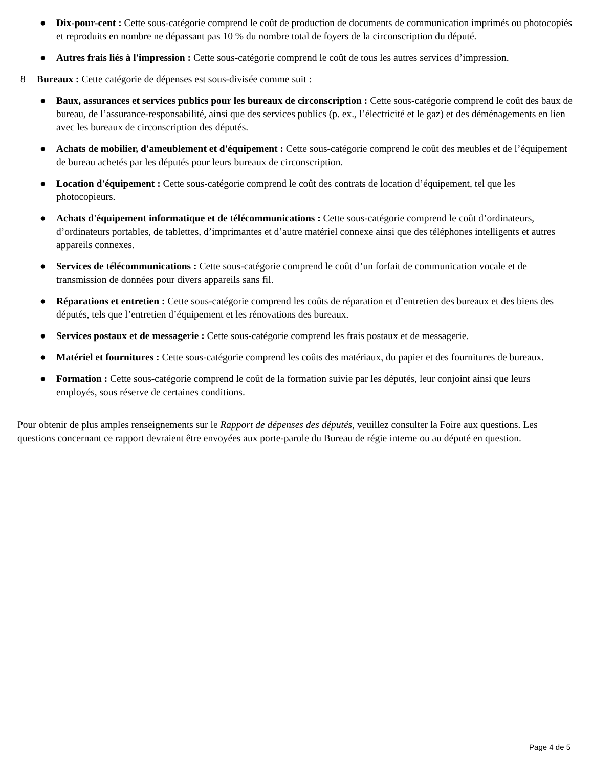● Dix-pour-cent : Cette sous-catégorie comprend le coût de production de documents de communication imprimés ou photocopiés et reproduits en nombre ne dépassant pas 10 % du nombre total de foyers de la circonscription du député.
● Autres frais liés à l'impression : Cette sous-catégorie comprend le coût de tous les autres services d’impression.
8 Bureaux : Cette catégorie de dépenses est sous-divisée comme suit :
● Baux, assurances et services publics pour les bureaux de circonscription : Cette sous-catégorie comprend le coût des baux de bureau, de l’assurance-responsabilité, ainsi que des services publics (p. ex., l’électricité et le gaz) et des déménagements en lien avec les bureaux de circonscription des députés.
● Achats de mobilier, d'ameublement et d'équipement : Cette sous-catégorie comprend le coût des meubles et de l’équipement de bureau achetés par les députés pour leurs bureaux de circonscription.
● Location d'équipement : Cette sous-catégorie comprend le coût des contrats de location d’équipement, tel que les photocopieurs.
● Achats d'équipement informatique et de télécommunications : Cette sous-catégorie comprend le coût d’ordinateurs, d’ordinateurs portables, de tablettes, d’imprimantes et d’autre matériel connexe ainsi que des téléphones intelligents et autres appareils connexes.
● Services de télécommunications : Cette sous-catégorie comprend le coût d’un forfait de communication vocale et de transmission de données pour divers appareils sans fil.
● Réparations et entretien : Cette sous-catégorie comprend les coûts de réparation et d’entretien des bureaux et des biens des députés, tels que l’entretien d’équipement et les rénovations des bureaux.
● Services postaux et de messagerie : Cette sous-catégorie comprend les frais postaux et de messagerie.
● Matériel et fournitures : Cette sous-catégorie comprend les coûts des matériaux, du papier et des fournitures de bureaux.
● Formation : Cette sous-catégorie comprend le coût de la formation suivie par les députés, leur conjoint ainsi que leurs employés, sous réserve de certaines conditions.
Pour obtenir de plus amples renseignements sur le Rapport de dépenses des députés, veuillez consulter la Foire aux questions. Les questions concernant ce rapport devraient être envoyées aux porte-parole du Bureau de régie interne ou au député en question.
Page 4 de 5